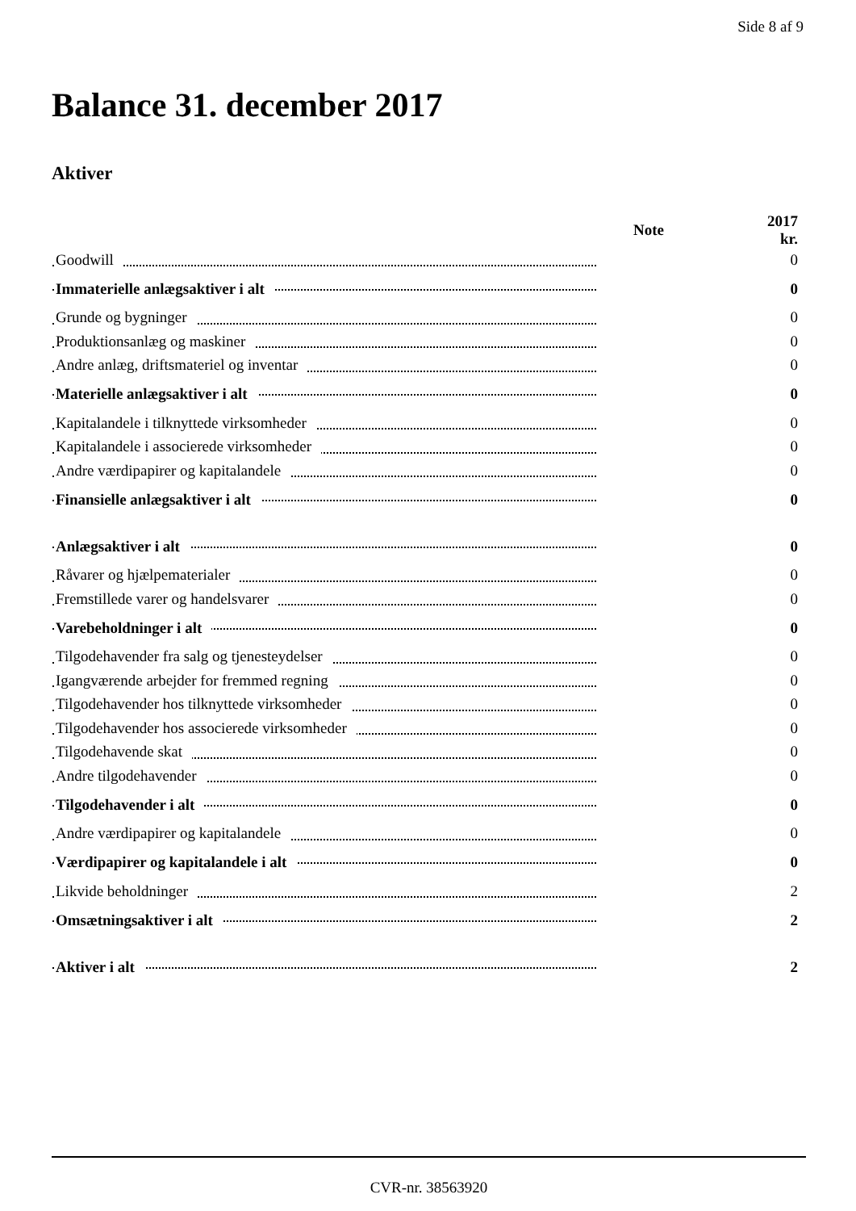Side 8 af 9
Balance 31. december 2017
Aktiver
| | | Note | 2017 kr. |
| Goodwill | | | 0 |
| Immaterielle anlægsaktiver i alt | | | 0 |
| Grunde og bygninger | | | 0 |
| Produktionsanlæg og maskiner | | | 0 |
| Andre anlæg, driftsmateriel og inventar | | | 0 |
| Materielle anlægsaktiver i alt | | | 0 |
| Kapitalandele i tilknyttede virksomheder | | | 0 |
| Kapitalandele i associerede virksomheder | | | 0 |
| Andre værdipapirer og kapitalandele | | | 0 |
| Finansielle anlægsaktiver i alt | | | 0 |
| Anlægsaktiver i alt | | | 0 |
| Råvarer og hjælpematerialer | | | 0 |
| Fremstillede varer og handelsvarer | | | 0 |
| Varebeholdninger i alt | | | 0 |
| Tilgodehavender fra salg og tjenesteydelser | | | 0 |
| Igangværende arbejder for fremmed regning | | | 0 |
| Tilgodehavender hos tilknyttede virksomheder | | | 0 |
| Tilgodehavender hos associerede virksomheder | | | 0 |
| Tilgodehavende skat | | | 0 |
| Andre tilgodehavender | | | 0 |
| Tilgodehavender i alt | | | 0 |
| Andre værdipapirer og kapitalandele | | | 0 |
| Værdipapirer og kapitalandele i alt | | | 0 |
| Likvide beholdninger | | | 2 |
| Omsætningsaktiver i alt | | | 2 |
| Aktiver i alt | | | 2 |
CVR-nr. 38563920